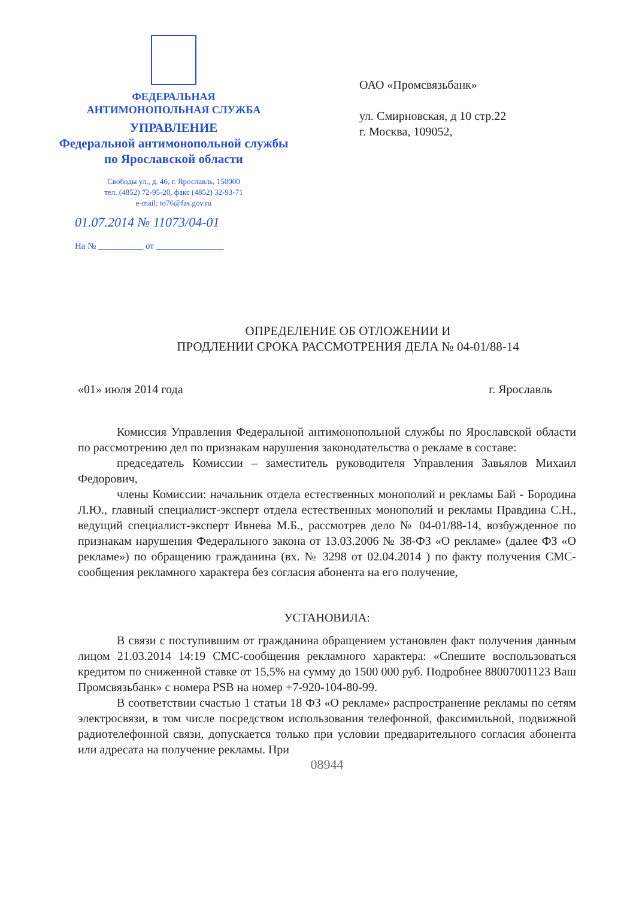ФЕДЕРАЛЬНАЯ
АНТИМОНОПОЛЬНАЯ СЛУЖБА
УПРАВЛЕНИЕ
Федеральной антимонопольной службы
по Ярославской области
Свободы ул., д. 46, г. Ярославль, 150000
тел. (4852) 72-95-20, факс (4852) 32-93-71
e-mail: to76@fas.gov.ru
01.07.2014 № 11073/04-01
На № __________ от _______________
ОАО «Промсвязьбанк»
ул. Смирновская, д 10 стр.22
г. Москва, 109052,
ОПРЕДЕЛЕНИЕ ОБ ОТЛОЖЕНИИ И
ПРОДЛЕНИИ СРОКА РАССМОТРЕНИЯ ДЕЛА № 04-01/88-14
«01» июля 2014 года г. Ярославль
Комиссия Управления Федеральной антимонопольной службы по Ярославской области по рассмотрению дел по признакам нарушения законодательства о рекламе в составе:
председатель Комиссии – заместитель руководителя Управления Завьялов Михаил Федорович,
члены Комиссии: начальник отдела естественных монополий и рекламы Бай - Бородина Л.Ю., главный специалист-эксперт отдела естественных монополий и рекламы Правдина С.Н., ведущий специалист-эксперт Ивнева М.Б., рассмотрев дело № 04-01/88-14, возбужденное по признакам нарушения Федерального закона от 13.03.2006 № 38-ФЗ «О рекламе» (далее ФЗ «О рекламе») по обращению гражданина (вх. № 3298 от 02.04.2014 ) по факту получения СМС-сообщения рекламного характера без согласия абонента на его получение,
УСТАНОВИЛА:
В связи с поступившим от гражданина обращением установлен факт получения данным лицом 21.03.2014 14:19 СМС-сообщения рекламного характера: «Спешите воспользоваться кредитом по сниженной ставке от 15,5% на сумму до 1500 000 руб. Подробнее 88007001123 Ваш Промсвязьбанк» с номера PSB на номер +7-920-104-80-99.
В соответствии счастью 1 статьи 18 ФЗ «О рекламе» распространение рекламы по сетям электросвязи, в том числе посредством использования телефонной, факсимильной, подвижной радиотелефонной связи, допускается только при условии предварительного согласия абонента или адресата на получение рекламы. При
08944